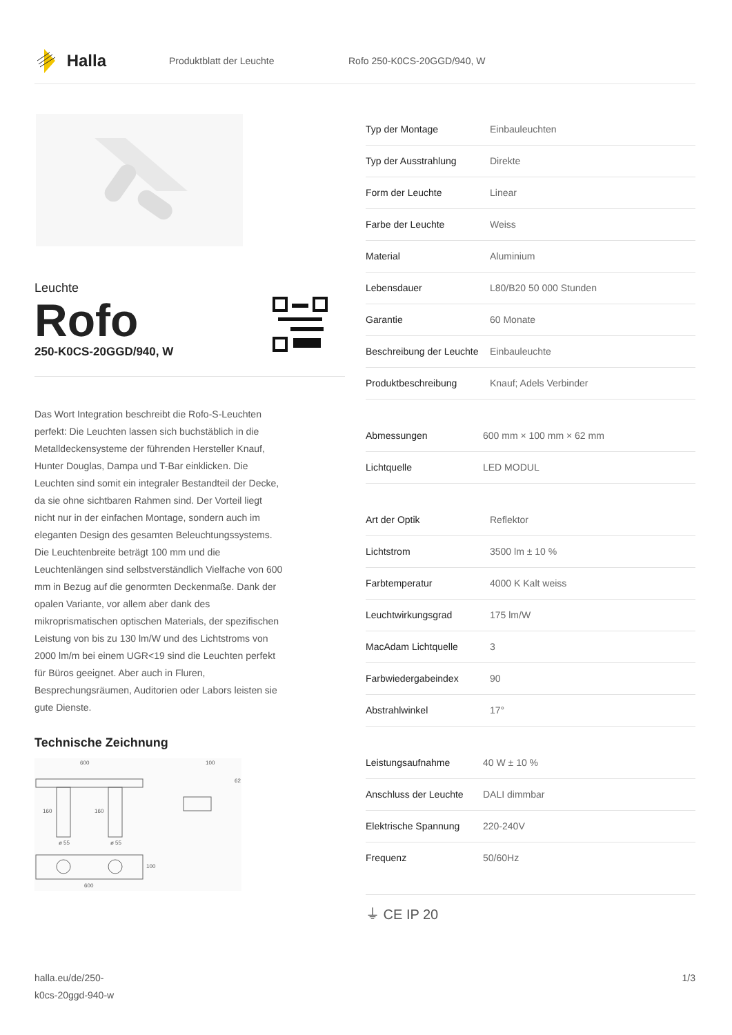Halla
Produktblatt der Leuchte Rofo 250-K0CS-20GGD/940, W
Leuchte
Rofo
250-K0CS-20GGD/940, W
Das Wort Integration beschreibt die Rofo-S-Leuchten perfekt: Die Leuchten lassen sich buchstäblich in die Metalldeckensysteme der führenden Hersteller Knauf, Hunter Douglas, Dampa und T-Bar einklicken. Die Leuchten sind somit ein integraler Bestandteil der Decke, da sie ohne sichtbaren Rahmen sind. Der Vorteil liegt nicht nur in der einfachen Montage, sondern auch im eleganten Design des gesamten Beleuchtungssystems. Die Leuchtenbreite beträgt 100 mm und die Leuchtenlängen sind selbstverständlich Vielfache von 600 mm in Bezug auf die genormten Deckenmaße. Dank der opalen Variante, vor allem aber dank des mikroprismatischen optischen Materials, der spezifischen Leistung von bis zu 130 lm/W und des Lichtstroms von 2000 lm/m bei einem UGR<19 sind die Leuchten perfekt für Büros geeignet. Aber auch in Fluren, Besprechungsräumen, Auditorien oder Labors leisten sie gute Dienste.
Technische Zeichnung
600 100
62
160 160
ø 55 ø 55
100
600
| Typ der Montage | Einbauleuchten |
| Typ der Ausstrahlung | Direkte |
| Form der Leuchte | Linear |
| Farbe der Leuchte | Weiss |
| Material | Aluminium |
| Lebensdauer | L80/B20 50 000 Stunden |
| Garantie | 60 Monate |
| Beschreibung der Leuchte | Einbauleuchte |
| Produktbeschreibung | Knauf; Adels Verbinder |
| Abmessungen | 600 mm × 100 mm × 62 mm |
| Lichtquelle | LED MODUL |
| Art der Optik | Reflektor |
| Lichtstrom | 3500 lm ± 10 % |
| Farbtemperatur | 4000 K Kalt weiss |
| Leuchtwirkungsgrad | 175 lm/W |
| MacAdam Lichtquelle | 3 |
| Farbwiedergabeindex | 90 |
| Abstrahlwinkel | 17° |
| Leistungsaufnahme | 40 W ± 10 % |
| Anschluss der Leuchte | DALI dimmbar |
| Elektrische Spannung | 220-240V |
| Frequenz | 50/60Hz |
⏚ CE IP 20
halla.eu/de/250-
k0cs-20ggd-940-w
1/3